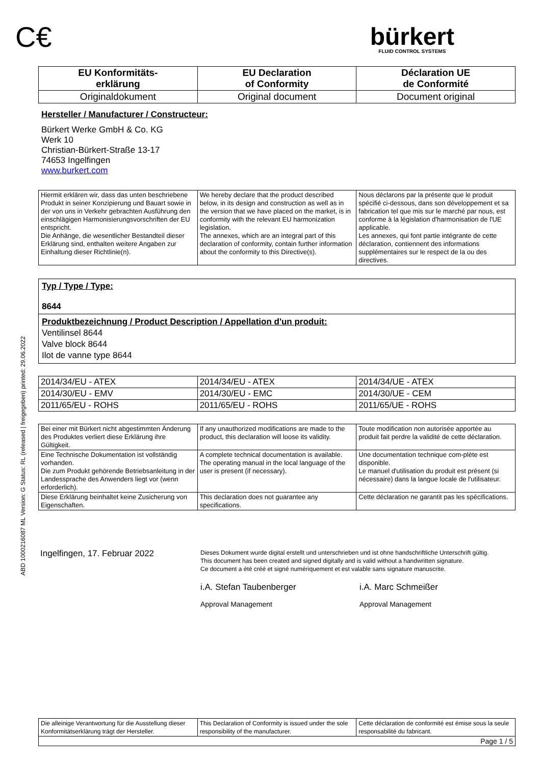ABD 1000216087 ML Version: G Status: RL (released | freigegeben) printed: 29.06.2022
C€
bürkert
FLUID CONTROL SYSTEMS
| EU Konformitäts- erklärung | EU Declaration of Conformity | Déclaration UE de Conformité |
| Originaldokument | Original document | Document original |
Hersteller / Manufacturer / Constructeur:
Bürkert Werke GmbH & Co. KG
Werk 10
Christian-Bürkert-Straße 13-17
74653 Ingelfingen
www.burkert.com
| Hiermit erklären wir, dass das unten beschriebene Produkt in seiner Konzipierung und Bauart sowie in der von uns in Verkehr gebrachten Ausführung den einschlägigen Harmonisierungsvorschriften der EU entspricht. Die Anhänge, die wesentlicher Bestandteil dieser Erklärung sind, enthalten weitere Angaben zur Einhaltung dieser Richtlinie(n). | We hereby declare that the product described below, in its design and construction as well as in the version that we have placed on the market, is in conformity with the relevant EU harmonization legislation. The annexes, which are an integral part of this declaration of conformity, contain further information about the conformity to this Directive(s). | Nous déclarons par la présente que le produit spécifié ci-dessous, dans son développement et sa fabrication tel que mis sur le marché par nous, est conforme à la législation d'harmonisation de l'UE applicable. Les annexes, qui font partie intégrante de cette déclaration, contiennent des informations supplémentaires sur le respect de la ou des directives. |
Typ / Type / Type:
8644
Produktbezeichnung / Product Description / Appellation d'un produit:
Ventilinsel 8644
Valve block 8644
Ilot de vanne type 8644
| 2014/34/EU - ATEX | 2014/34/EU - ATEX | 2014/34/UE - ATEX |
| 2014/30/EU - EMV | 2014/30/EU - EMC | 2014/30/UE - CEM |
| 2011/65/EU - ROHS | 2011/65/EU - ROHS | 2011/65/UE - ROHS |
| Bei einer mit Bürkert nicht abgestimmten Änderung des Produktes verliert diese Erklärung ihre Gültigkeit. | If any unauthorized modifications are made to the product, this declaration will loose its validity. | Toute modification non autorisée apportée au produit fait perdre la validité de cette déclaration. |
| Eine Technische Dokumentation ist vollständig vorhanden. Die zum Produkt gehörende Betriebsanleitung in der Landessprache des Anwenders liegt vor (wenn erforderlich). | A complete technical documentation is available. The operating manual in the local language of the user is present (if necessary). | Une documentation technique com-plète est disponible. Le manuel d'utilisation du produit est présent (si nécessaire) dans la langue locale de l'utilisateur. |
| Diese Erklärung beinhaltet keine Zusicherung von Eigenschaften. | This declaration does not guarantee any specifications. | Cette déclaration ne garantit pas les spécifications. |
Ingelfingen, 17. Februar 2022
Dieses Dokument wurde digital erstellt und unterschrieben und ist ohne handschriftliche Unterschrift gültig.
This document has been created and signed digitally and is valid without a handwritten signature.
Ce document a été créé et signé numériquement et est valable sans signature manuscrite.
i.A. Stefan Taubenberger
Approval Management
i.A. Marc Schmeißer
Approval Management
| Die alleinige Verantwortung für die Ausstellung dieser Konformitätserklärung trägt der Hersteller. | This Declaration of Conformity is issued under the sole responsibility of the manufacturer. | Cette déclaration de conformité est émise sous la seule responsabilité du fabricant. |
| Page 1 / 5 | | |